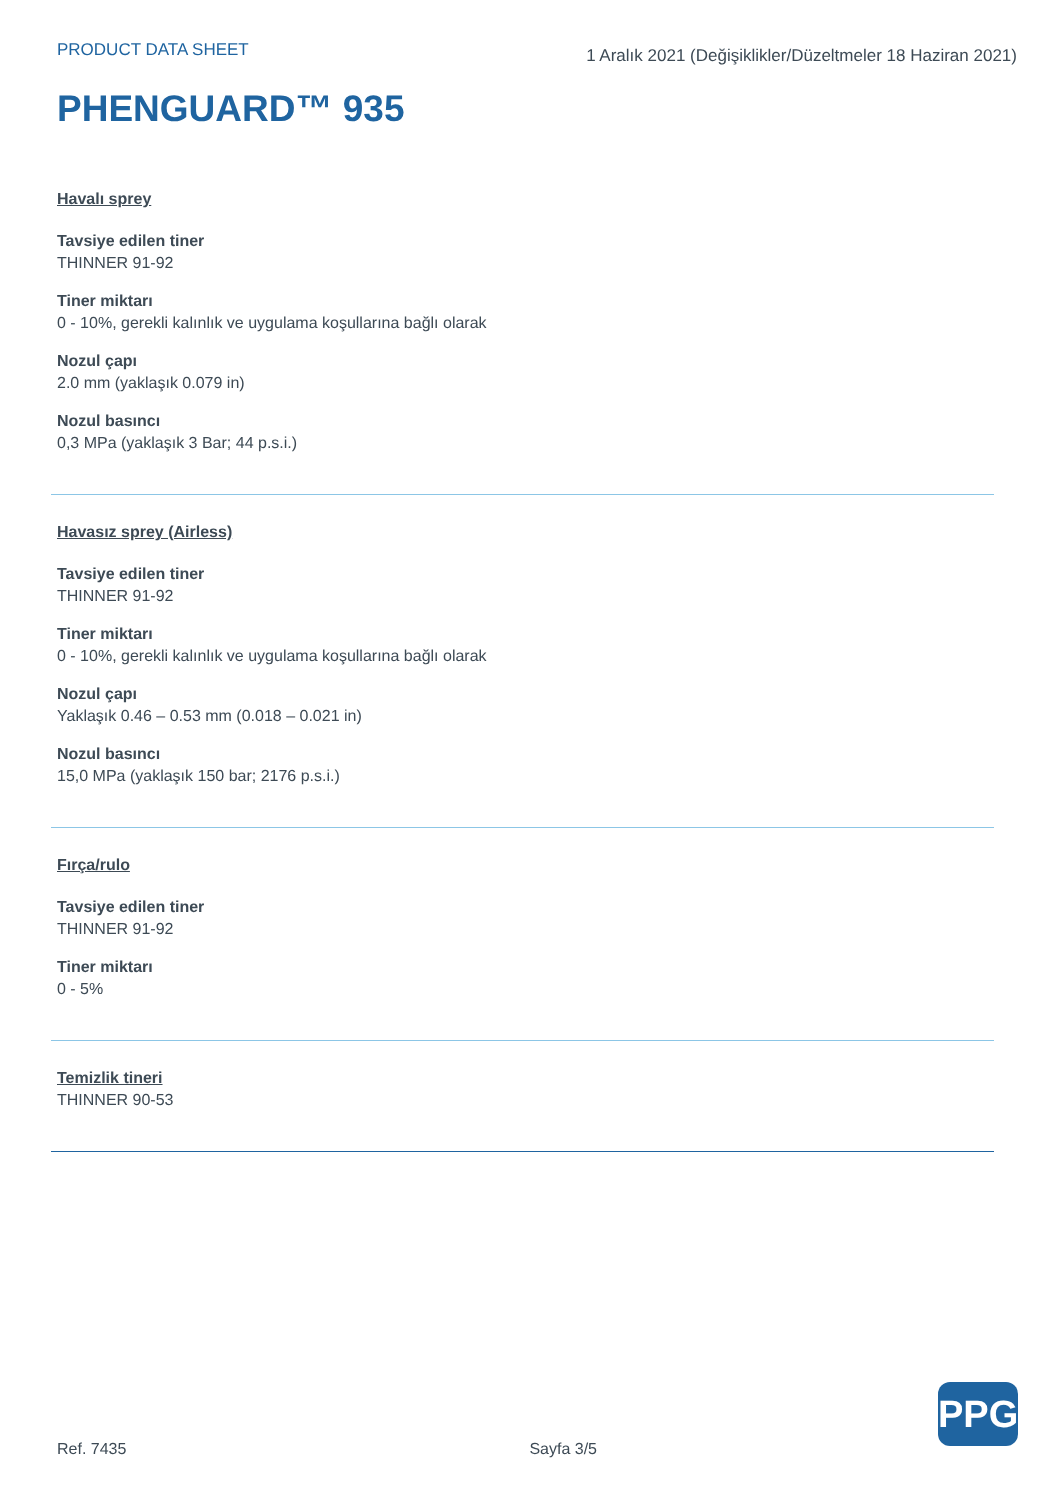PRODUCT DATA SHEET
1 Aralık 2021 (Değişiklikler/Düzeltmeler 18 Haziran 2021)
PHENGUARD™ 935
Havalı sprey
Tavsiye edilen tiner
THINNER 91-92
Tiner miktarı
0 - 10%, gerekli kalınlık ve uygulama koşullarına bağlı olarak
Nozul çapı
2.0 mm (yaklaşık 0.079 in)
Nozul basıncı
0,3 MPa (yaklaşık 3 Bar; 44 p.s.i.)
Havasız sprey (Airless)
Tavsiye edilen tiner
THINNER 91-92
Tiner miktarı
0 - 10%, gerekli kalınlık ve uygulama koşullarına bağlı olarak
Nozul çapı
Yaklaşık 0.46 – 0.53 mm (0.018 – 0.021 in)
Nozul basıncı
15,0 MPa (yaklaşık 150 bar; 2176 p.s.i.)
Fırça/rulo
Tavsiye edilen tiner
THINNER 91-92
Tiner miktarı
0 - 5%
Temizlik tineri
THINNER 90-53
PPG
Ref. 7435 Sayfa 3/5